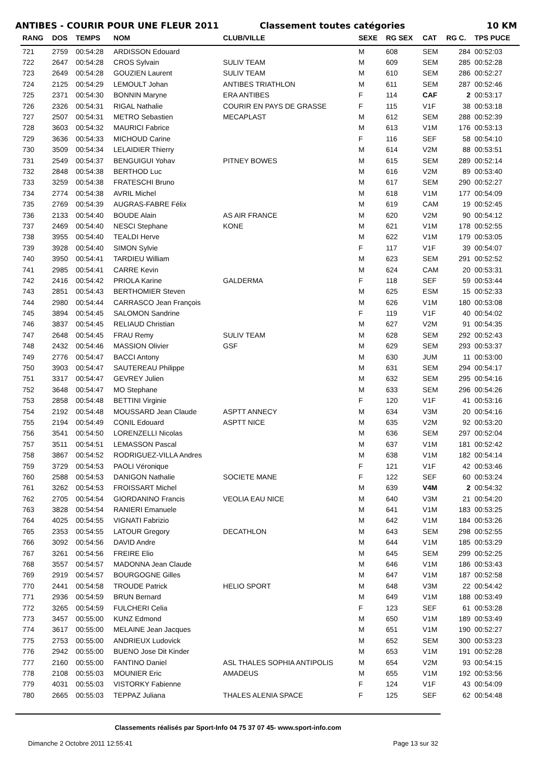ANTIBES - COURIR POUR UNE FLEUR 2011 Classement toutes catégories 10 KM
| RANG | DOS | TEMPS | NOM | CLUB/VILLE | SEXE | RG SEX | CAT | RG C. | TPS PUCE |
| --- | --- | --- | --- | --- | --- | --- | --- | --- | --- |
| 721 | 2759 | 00:54:28 | ARDISSON Edouard | | M | 608 | SEM | 284 | 00:52:03 |
| 722 | 2647 | 00:54:28 | CROS Sylvain | SULIV TEAM | M | 609 | SEM | 285 | 00:52:28 |
| 723 | 2649 | 00:54:28 | GOUZIEN Laurent | SULIV TEAM | M | 610 | SEM | 286 | 00:52:27 |
| 724 | 2125 | 00:54:29 | LEMOULT Johan | ANTIBES TRIATHLON | M | 611 | SEM | 287 | 00:52:46 |
| 725 | 2371 | 00:54:30 | BONNIN Maryne | ERA ANTIBES | F | 114 | CAF | 2 | 00:53:17 |
| 726 | 2326 | 00:54:31 | RIGAL Nathalie | COURIR EN PAYS DE GRASSE | F | 115 | V1F | 38 | 00:53:18 |
| 727 | 2507 | 00:54:31 | METRO Sebastien | MECAPLAST | M | 612 | SEM | 288 | 00:52:39 |
| 728 | 3603 | 00:54:32 | MAURICI Fabrice | | M | 613 | V1M | 176 | 00:53:13 |
| 729 | 3636 | 00:54:33 | MICHOUD Carine | | F | 116 | SEF | 58 | 00:54:10 |
| 730 | 3509 | 00:54:34 | LELAIDIER Thierry | | M | 614 | V2M | 88 | 00:53:51 |
| 731 | 2549 | 00:54:37 | BENGUIGUI Yohav | PITNEY BOWES | M | 615 | SEM | 289 | 00:52:14 |
| 732 | 2848 | 00:54:38 | BERTHOD Luc | | M | 616 | V2M | 89 | 00:53:40 |
| 733 | 3259 | 00:54:38 | FRATESCHI Bruno | | M | 617 | SEM | 290 | 00:52:27 |
| 734 | 2774 | 00:54:38 | AVRIL Michel | | M | 618 | V1M | 177 | 00:54:09 |
| 735 | 2769 | 00:54:39 | AUGRAS-FABRE Félix | | M | 619 | CAM | 19 | 00:52:45 |
| 736 | 2133 | 00:54:40 | BOUDE Alain | AS AIR FRANCE | M | 620 | V2M | 90 | 00:54:12 |
| 737 | 2469 | 00:54:40 | NESCI Stephane | KONE | M | 621 | V1M | 178 | 00:52:55 |
| 738 | 3955 | 00:54:40 | TEALDI Herve | | M | 622 | V1M | 179 | 00:53:05 |
| 739 | 3928 | 00:54:40 | SIMON Sylvie | | F | 117 | V1F | 39 | 00:54:07 |
| 740 | 3950 | 00:54:41 | TARDIEU William | | M | 623 | SEM | 291 | 00:52:52 |
| 741 | 2985 | 00:54:41 | CARRE Kevin | | M | 624 | CAM | 20 | 00:53:31 |
| 742 | 2416 | 00:54:42 | PRIOLA Karine | GALDERMA | F | 118 | SEF | 59 | 00:53:44 |
| 743 | 2851 | 00:54:43 | BERTHOMIER Steven | | M | 625 | ESM | 15 | 00:52:33 |
| 744 | 2980 | 00:54:44 | CARRASCO Jean François | | M | 626 | V1M | 180 | 00:53:08 |
| 745 | 3894 | 00:54:45 | SALOMON Sandrine | | F | 119 | V1F | 40 | 00:54:02 |
| 746 | 3837 | 00:54:45 | RELIAUD Christian | | M | 627 | V2M | 91 | 00:54:35 |
| 747 | 2648 | 00:54:45 | FRAU Remy | SULIV TEAM | M | 628 | SEM | 292 | 00:52:43 |
| 748 | 2432 | 00:54:46 | MASSION Olivier | GSF | M | 629 | SEM | 293 | 00:53:37 |
| 749 | 2776 | 00:54:47 | BACCI Antony | | M | 630 | JUM | 11 | 00:53:00 |
| 750 | 3903 | 00:54:47 | SAUTEREAU Philippe | | M | 631 | SEM | 294 | 00:54:17 |
| 751 | 3317 | 00:54:47 | GEVREY Julien | | M | 632 | SEM | 295 | 00:54:16 |
| 752 | 3648 | 00:54:47 | MO Stephane | | M | 633 | SEM | 296 | 00:54:26 |
| 753 | 2858 | 00:54:48 | BETTINI Virginie | | F | 120 | V1F | 41 | 00:53:16 |
| 754 | 2192 | 00:54:48 | MOUSSARD Jean Claude | ASPTT ANNECY | M | 634 | V3M | 20 | 00:54:16 |
| 755 | 2194 | 00:54:49 | CONIL Edouard | ASPTT NICE | M | 635 | V2M | 92 | 00:53:20 |
| 756 | 3541 | 00:54:50 | LORENZELLI Nicolas | | M | 636 | SEM | 297 | 00:52:04 |
| 757 | 3511 | 00:54:51 | LEMASSON Pascal | | M | 637 | V1M | 181 | 00:52:42 |
| 758 | 3867 | 00:54:52 | RODRIGUEZ-VILLA Andres | | M | 638 | V1M | 182 | 00:54:14 |
| 759 | 3729 | 00:54:53 | PAOLI Véronique | | F | 121 | V1F | 42 | 00:53:46 |
| 760 | 2588 | 00:54:53 | DANIGON Nathalie | SOCIETE MANE | F | 122 | SEF | 60 | 00:53:24 |
| 761 | 3262 | 00:54:53 | FROISSART Michel | | M | 639 | V4M | 2 | 00:54:32 |
| 762 | 2705 | 00:54:54 | GIORDANINO Francis | VEOLIA EAU NICE | M | 640 | V3M | 21 | 00:54:20 |
| 763 | 3828 | 00:54:54 | RANIERI Emanuele | | M | 641 | V1M | 183 | 00:53:25 |
| 764 | 4025 | 00:54:55 | VIGNATI Fabrizio | | M | 642 | V1M | 184 | 00:53:26 |
| 765 | 2353 | 00:54:55 | LATOUR Gregory | DECATHLON | M | 643 | SEM | 298 | 00:52:55 |
| 766 | 3092 | 00:54:56 | DAVID Andre | | M | 644 | V1M | 185 | 00:53:29 |
| 767 | 3261 | 00:54:56 | FREIRE Elio | | M | 645 | SEM | 299 | 00:52:25 |
| 768 | 3557 | 00:54:57 | MADONNA Jean Claude | | M | 646 | V1M | 186 | 00:53:43 |
| 769 | 2919 | 00:54:57 | BOURGOGNE Gilles | | M | 647 | V1M | 187 | 00:52:58 |
| 770 | 2441 | 00:54:58 | TROUDE Patrick | HELIO SPORT | M | 648 | V3M | 22 | 00:54:42 |
| 771 | 2936 | 00:54:59 | BRUN Bernard | | M | 649 | V1M | 188 | 00:53:49 |
| 772 | 3265 | 00:54:59 | FULCHERI Celia | | F | 123 | SEF | 61 | 00:53:28 |
| 773 | 3457 | 00:55:00 | KUNZ Edmond | | M | 650 | V1M | 189 | 00:53:49 |
| 774 | 3617 | 00:55:00 | MELAINE Jean Jacques | | M | 651 | V1M | 190 | 00:52:27 |
| 775 | 2753 | 00:55:00 | ANDRIEUX Ludovick | | M | 652 | SEM | 300 | 00:53:23 |
| 776 | 2942 | 00:55:00 | BUENO Jose Dit Kinder | | M | 653 | V1M | 191 | 00:52:28 |
| 777 | 2160 | 00:55:00 | FANTINO Daniel | ASL THALES SOPHIA ANTIPOLIS | M | 654 | V2M | 93 | 00:54:15 |
| 778 | 2108 | 00:55:03 | MOUNIER Eric | AMADEUS | M | 655 | V1M | 192 | 00:53:56 |
| 779 | 4031 | 00:55:03 | VISTORKY Fabienne | | F | 124 | V1F | 43 | 00:54:09 |
| 780 | 2665 | 00:55:03 | TEPPAZ Juliana | THALES ALENIA SPACE | F | 125 | SEF | 62 | 00:54:48 |
Classements réalisés par Sport-Info 04 75 37 07 45- www.sport-info.com
Dimanche 2 Octobre 2011 12:55:41 Page 13 sur 32